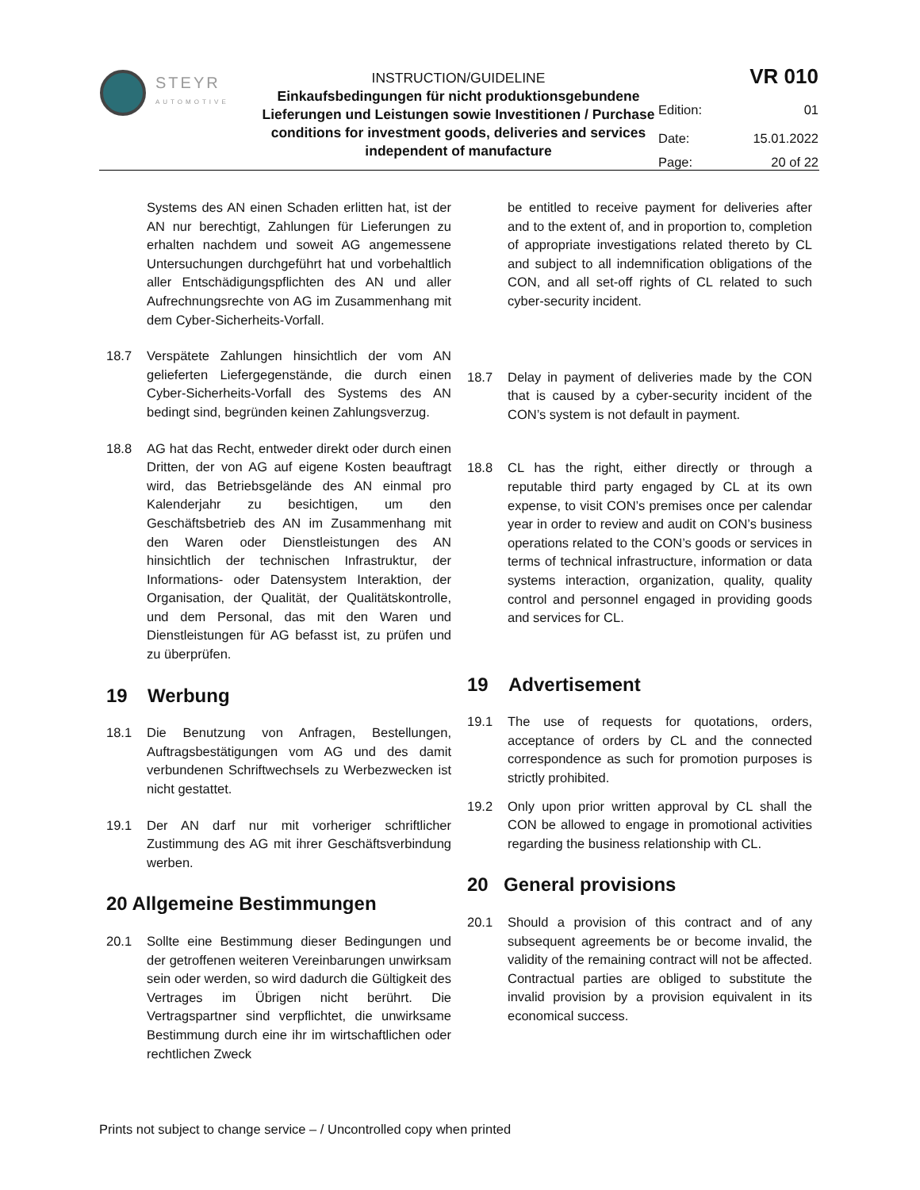| STEYR AUTOMOTIVE | INSTRUCTION/GUIDELINE Einkaufsbedingungen für nicht produktionsgebundene Lieferungen und Leistungen sowie Investitionen / Purchase conditions for investment goods, deliveries and services independent of manufacture | / VR 010 / / / Edition: / 01 / / Date: / 15.01.2022 / / Page: / 20 of 22 / |
Systems des AN einen Schaden erlitten hat, ist der AN nur berechtigt, Zahlungen für Lieferungen zu erhalten nachdem und soweit AG angemessene Untersuchungen durchgeführt hat und vorbehaltlich aller Entschädigungspflichten des AN und aller Aufrechnungsrechte von AG im Zusammenhang mit dem Cyber-Sicherheits-Vorfall.
18.7 Verspätete Zahlungen hinsichtlich der vom AN gelieferten Liefergegenstände, die durch einen Cyber-Sicherheits-Vorfall des Systems des AN bedingt sind, begründen keinen Zahlungsverzug.
18.8 AG hat das Recht, entweder direkt oder durch einen Dritten, der von AG auf eigene Kosten beauftragt wird, das Betriebsgelände des AN einmal pro Kalenderjahr zu besichtigen, um den Geschäftsbetrieb des AN im Zusammenhang mit den Waren oder Dienstleistungen des AN hinsichtlich der technischen Infrastruktur, der Informations- oder Datensystem Interaktion, der Organisation, der Qualität, der Qualitätskontrolle, und dem Personal, das mit den Waren und Dienstleistungen für AG befasst ist, zu prüfen und zu überprüfen.
19 Werbung
18.1 Die Benutzung von Anfragen, Bestellungen, Auftragsbestätigungen vom AG und des damit verbundenen Schriftwechsels zu Werbezwecken ist nicht gestattet.
19.1 Der AN darf nur mit vorheriger schriftlicher Zustimmung des AG mit ihrer Geschäftsverbindung werben.
20 Allgemeine Bestimmungen
20.1 Sollte eine Bestimmung dieser Bedingungen und der getroffenen weiteren Vereinbarungen unwirksam sein oder werden, so wird dadurch die Gültigkeit des Vertrages im Übrigen nicht berührt. Die Vertragspartner sind verpflichtet, die unwirksame Bestimmung durch eine ihr im wirtschaftlichen oder rechtlichen Zweck
be entitled to receive payment for deliveries after and to the extent of, and in proportion to, completion of appropriate investigations related thereto by CL and subject to all indemnification obligations of the CON, and all set-off rights of CL related to such cyber-security incident.
18.7 Delay in payment of deliveries made by the CON that is caused by a cyber-security incident of the CON’s system is not default in payment.
18.8 CL has the right, either directly or through a reputable third party engaged by CL at its own expense, to visit CON’s premises once per calendar year in order to review and audit on CON’s business operations related to the CON’s goods or services in terms of technical infrastructure, information or data systems interaction, organization, quality, quality control and personnel engaged in providing goods and services for CL.
19 Advertisement
19.1 The use of requests for quotations, orders, acceptance of orders by CL and the connected correspondence as such for promotion purposes is strictly prohibited.
19.2 Only upon prior written approval by CL shall the CON be allowed to engage in promotional activities regarding the business relationship with CL.
20 General provisions
20.1 Should a provision of this contract and of any subsequent agreements be or become invalid, the validity of the remaining contract will not be affected. Contractual parties are obliged to substitute the invalid provision by a provision equivalent in its economical success.
Prints not subject to change service – / Uncontrolled copy when printed